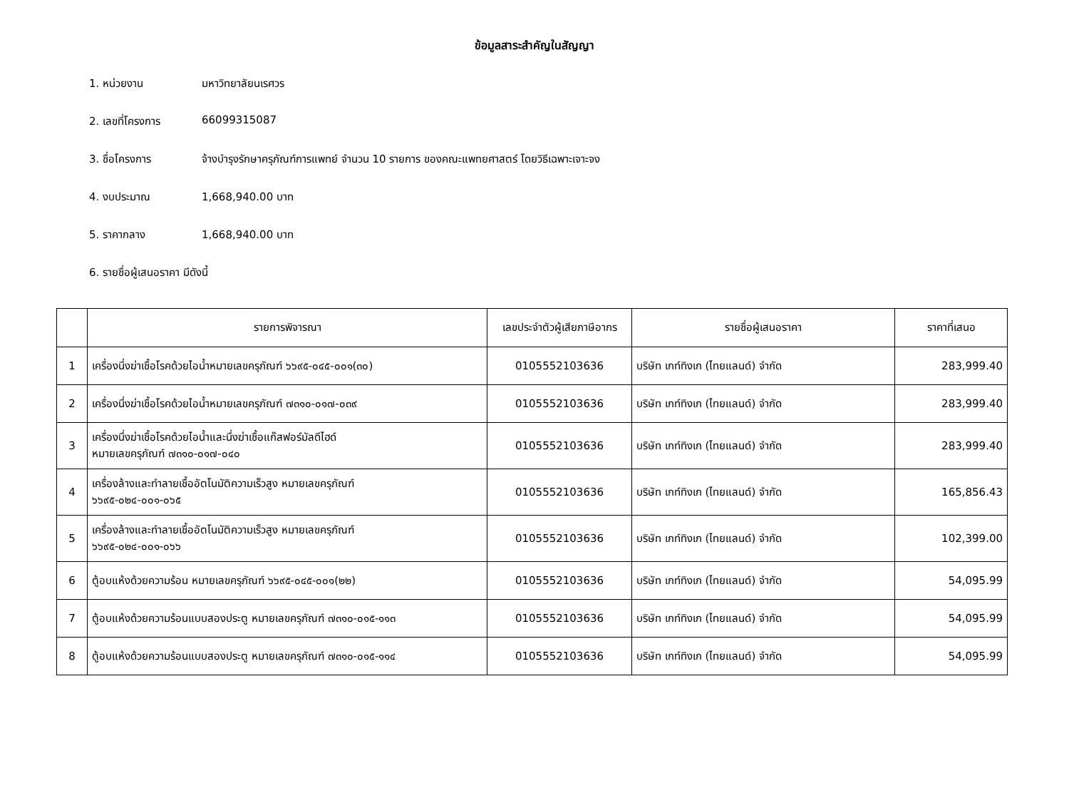ข้อมูลสาระสำคัญในสัญญา
1. หน่วยงาน มหาวิทยาลัยนเรศวร
2. เลขที่โครงการ 66099315087
3. ชื่อโครงการ จ้างบำรุงรักษาครุภัณฑ์การแพทย์ จำนวน 10 รายการ ของคณะแพทยศาสตร์ โดยวิธีเฉพาะเจาะจง
4. งบประมาณ 1,668,940.00 บาท
5. ราคากลาง 1,668,940.00 บาท
6. รายชื่อผู้เสนอราคา มีดังนี้
| | รายการพิจารณา | เลขประจำตัวผู้เสียภาษีอากร | รายชื่อผู้เสนอราคา | ราคาที่เสนอ |
| --- | --- | --- | --- | --- |
| 1 | เครื่องนึ่งฆ่าเชื้อโรคด้วยไอน้ำหมายเลขครุภัณฑ์ ๖๖๙๕-๐๔๕-๐๐๑(๓๐) | 0105552103636 | บริษัท เกท์ทิงเก (ไทยแลนด์) จำกัด | 283,999.40 |
| 2 | เครื่องนึ่งฆ่าเชื้อโรคด้วยไอน้ำหมายเลขครุภัณฑ์ ๗๓๑๐-๐๑๗-๐๓๙ | 0105552103636 | บริษัท เกท์ทิงเก (ไทยแลนด์) จำกัด | 283,999.40 |
| 3 | เครื่องนึ่งฆ่าเชื้อโรคด้วยไอน้ำและนึ่งฆ่าเชื้อแก๊สฟอร์มัลดีไฮด์ หมายเลขครุภัณฑ์ ๗๓๑๐-๐๑๗-๐๔๐ | 0105552103636 | บริษัท เกท์ทิงเก (ไทยแลนด์) จำกัด | 283,999.40 |
| 4 | เครื่องล้างและทำลายเชื้ออัตโนมัติความเร็วสูง หมายเลขครุภัณฑ์ ๖๖๙๕-๐๒๔-๐๐๑-๐๖๕ | 0105552103636 | บริษัท เกท์ทิงเก (ไทยแลนด์) จำกัด | 165,856.43 |
| 5 | เครื่องล้างและทำลายเชื้ออัตโนมัติความเร็วสูง หมายเลขครุภัณฑ์ ๖๖๙๕-๐๒๔-๐๐๑-๐๖๖ | 0105552103636 | บริษัท เกท์ทิงเก (ไทยแลนด์) จำกัด | 102,399.00 |
| 6 | ตู้อบแห้งด้วยความร้อน หมายเลขครุภัณฑ์ ๖๖๙๕-๐๔๕-๐๐๑(๒๒) | 0105552103636 | บริษัท เกท์ทิงเก (ไทยแลนด์) จำกัด | 54,095.99 |
| 7 | ตู้อบแห้งด้วยความร้อนแบบสองประตู หมายเลขครุภัณฑ์ ๗๓๑๐-๐๑๕-๑๑๓ | 0105552103636 | บริษัท เกท์ทิงเก (ไทยแลนด์) จำกัด | 54,095.99 |
| 8 | ตู้อบแห้งด้วยความร้อนแบบสองประตู หมายเลขครุภัณฑ์ ๗๓๑๐-๐๑๕-๑๑๔ | 0105552103636 | บริษัท เกท์ทิงเก (ไทยแลนด์) จำกัด | 54,095.99 |